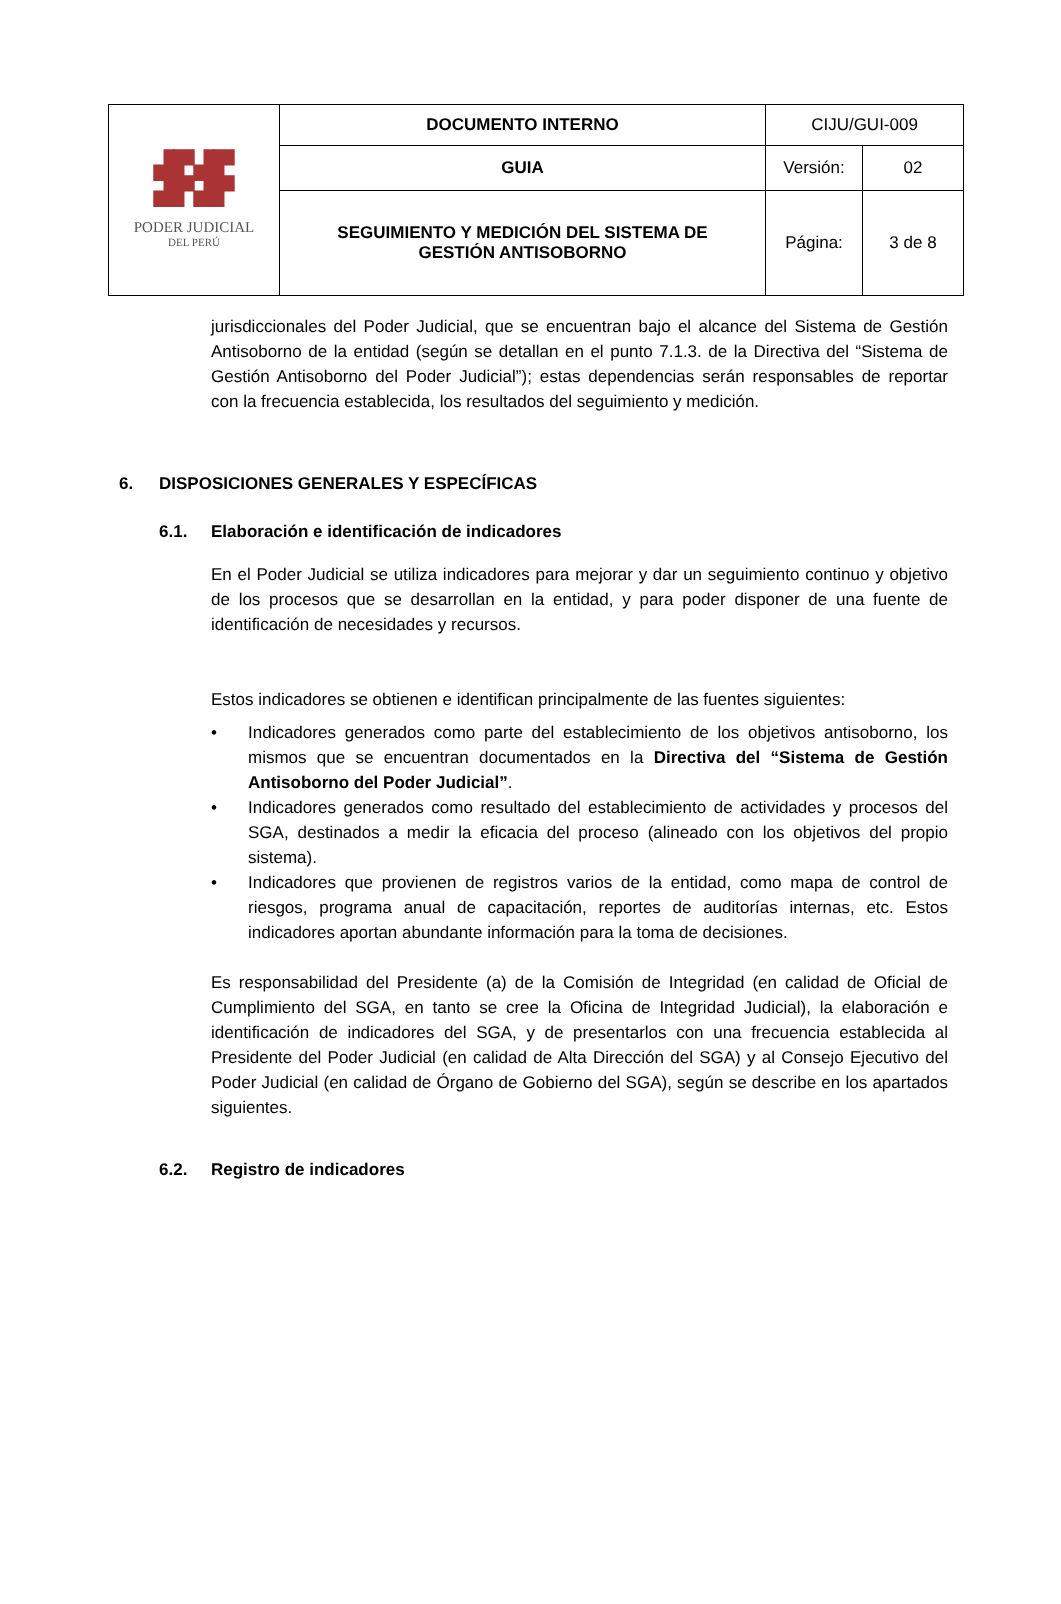| ▟▛▟▛ ▟▛▟▛ PODER JUDICIAL DEL PERÚ | DOCUMENTO INTERNO | CIJU/GUI-009 | |
| | GUIA | Versión: | 02 |
| | SEGUIMIENTO Y MEDICIÓN DEL SISTEMA DE GESTIÓN ANTISOBORNO | Página: | 3 de 8 |
jurisdiccionales del Poder Judicial, que se encuentran bajo el alcance del Sistema de Gestión Antisoborno de la entidad (según se detallan en el punto 7.1.3. de la Directiva del “Sistema de Gestión Antisoborno del Poder Judicial”); estas dependencias serán responsables de reportar con la frecuencia establecida, los resultados del seguimiento y medición.
6. DISPOSICIONES GENERALES Y ESPECÍFICAS
6.1. Elaboración e identificación de indicadores
En el Poder Judicial se utiliza indicadores para mejorar y dar un seguimiento continuo y objetivo de los procesos que se desarrollan en la entidad, y para poder disponer de una fuente de identificación de necesidades y recursos.
Estos indicadores se obtienen e identifican principalmente de las fuentes siguientes:
• Indicadores generados como parte del establecimiento de los objetivos antisoborno, los mismos que se encuentran documentados en la Directiva del “Sistema de Gestión Antisoborno del Poder Judicial”.
• Indicadores generados como resultado del establecimiento de actividades y procesos del SGA, destinados a medir la eficacia del proceso (alineado con los objetivos del propio sistema).
• Indicadores que provienen de registros varios de la entidad, como mapa de control de riesgos, programa anual de capacitación, reportes de auditorías internas, etc. Estos indicadores aportan abundante información para la toma de decisiones.
Es responsabilidad del Presidente (a) de la Comisión de Integridad (en calidad de Oficial de Cumplimiento del SGA, en tanto se cree la Oficina de Integridad Judicial), la elaboración e identificación de indicadores del SGA, y de presentarlos con una frecuencia establecida al Presidente del Poder Judicial (en calidad de Alta Dirección del SGA) y al Consejo Ejecutivo del Poder Judicial (en calidad de Órgano de Gobierno del SGA), según se describe en los apartados siguientes.
6.2. Registro de indicadores